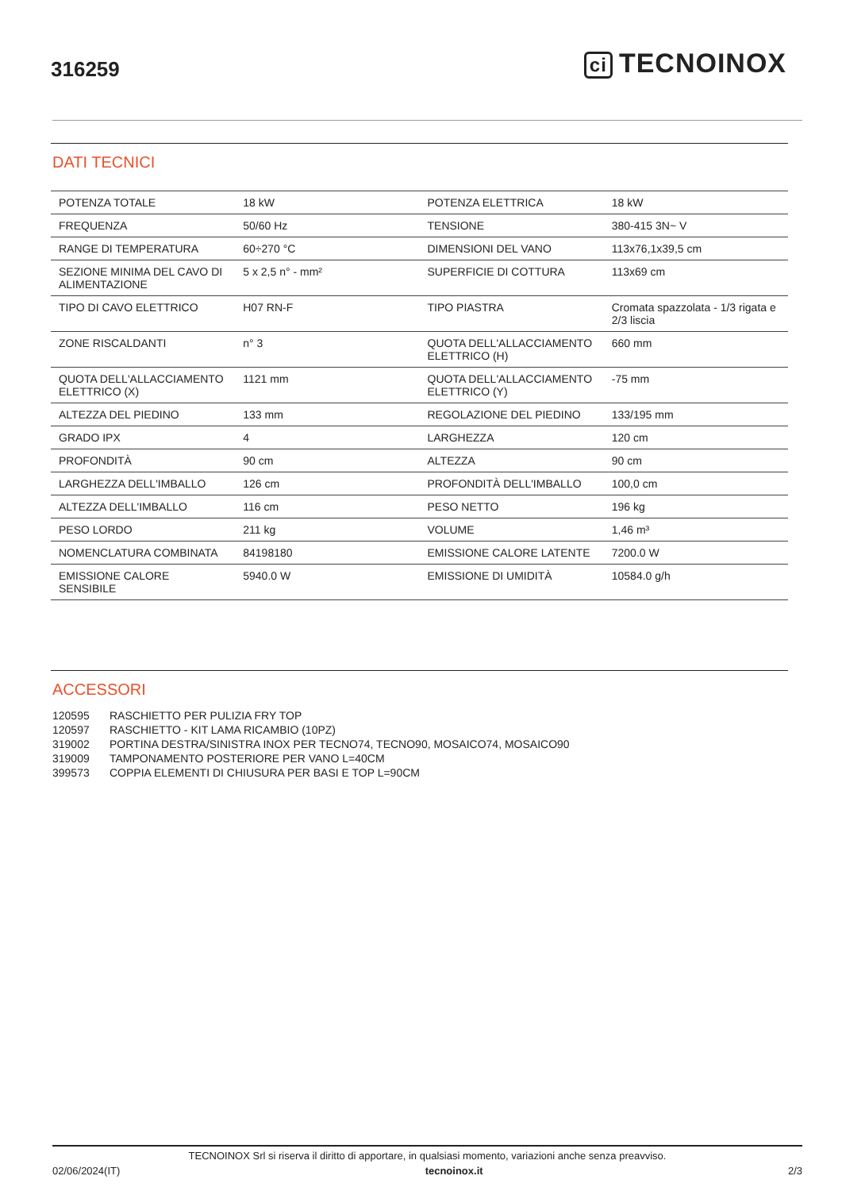316259
ci TECNOINOX
DATI TECNICI
| POTENZA TOTALE | 18 kW | POTENZA ELETTRICA | 18 kW |
| FREQUENZA | 50/60 Hz | TENSIONE | 380-415 3N~ V |
| RANGE DI TEMPERATURA | 60÷270 °C | DIMENSIONI DEL VANO | 113x76,1x39,5 cm |
| SEZIONE MINIMA DEL CAVO DI ALIMENTAZIONE | 5 x 2,5 n° - mm² | SUPERFICIE DI COTTURA | 113x69 cm |
| TIPO DI CAVO ELETTRICO | H07 RN-F | TIPO PIASTRA | Cromata spazzolata - 1/3 rigata e 2/3 liscia |
| ZONE RISCALDANTI | n° 3 | QUOTA DELL'ALLACCIAMENTO ELETTRICO (H) | 660 mm |
| QUOTA DELL'ALLACCIAMENTO ELETTRICO (X) | 1121 mm | QUOTA DELL'ALLACCIAMENTO ELETTRICO (Y) | -75 mm |
| ALTEZZA DEL PIEDINO | 133 mm | REGOLAZIONE DEL PIEDINO | 133/195 mm |
| GRADO IPX | 4 | LARGHEZZA | 120 cm |
| PROFONDITÀ | 90 cm | ALTEZZA | 90 cm |
| LARGHEZZA DELL'IMBALLO | 126 cm | PROFONDITÀ DELL'IMBALLO | 100,0 cm |
| ALTEZZA DELL'IMBALLO | 116 cm | PESO NETTO | 196 kg |
| PESO LORDO | 211 kg | VOLUME | 1,46 m³ |
| NOMENCLATURA COMBINATA | 84198180 | EMISSIONE CALORE LATENTE | 7200.0 W |
| EMISSIONE CALORE SENSIBILE | 5940.0 W | EMISSIONE DI UMIDITÀ | 10584.0 g/h |
ACCESSORI
120595 RASCHIETTO PER PULIZIA FRY TOP
120597 RASCHIETTO - KIT LAMA RICAMBIO (10PZ)
319002 PORTINA DESTRA/SINISTRA INOX PER TECNO74, TECNO90, MOSAICO74, MOSAICO90
319009 TAMPONAMENTO POSTERIORE PER VANO L=40CM
399573 COPPIA ELEMENTI DI CHIUSURA PER BASI E TOP L=90CM
TECNOINOX Srl si riserva il diritto di apportare, in qualsiasi momento, variazioni anche senza preavviso.
02/06/2024(IT) tecnoinox.it 2/3